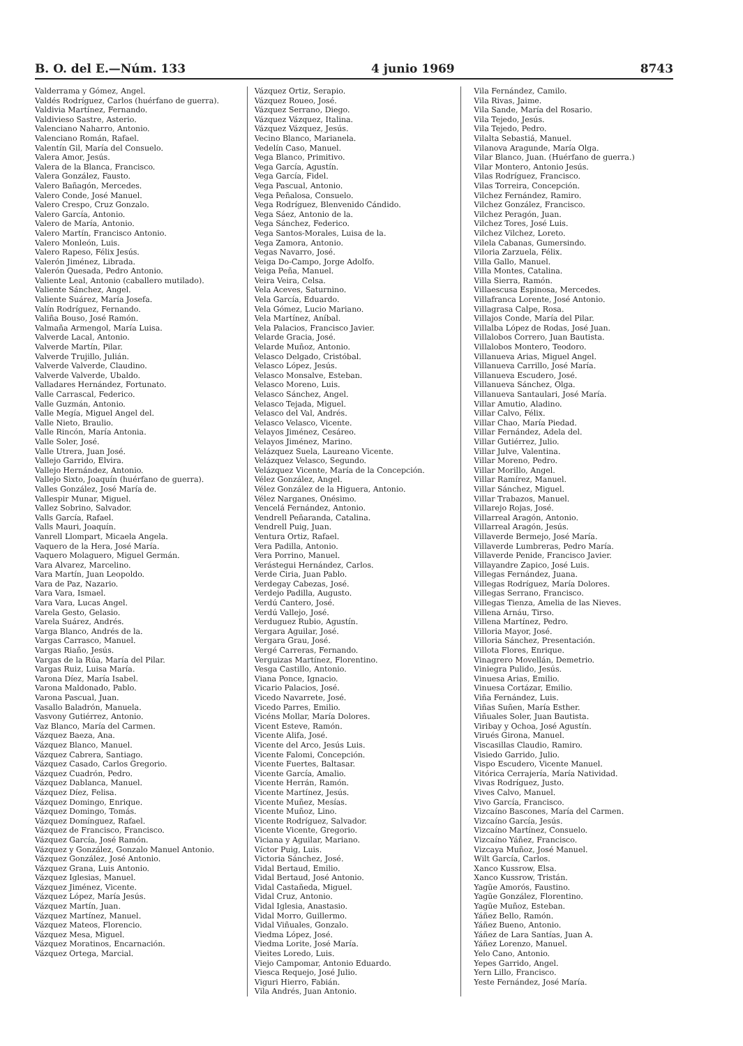B. O. del E.—Núm. 133 4 junio 1969 8743
Valderrama y Gómez, Angel.
Valdés Rodríguez, Carlos (huérfano de guerra).
Valdivia Martínez, Fernando.
Valdivieso Sastre, Asterio.
Valenciano Naharro, Antonio.
Valenciano Román, Rafael.
Valentín Gil, María del Consuelo.
Valera Amor, Jesús.
Valera de la Blanca, Francisco.
Valera González, Fausto.
Valero Bañagón, Mercedes.
Valero Conde, José Manuel.
Valero Crespo, Cruz Gonzalo.
Valero García, Antonio.
Valero de María, Antonio.
Valero Martín, Francisco Antonio.
Valero Monleón, Luis.
Valero Rapeso, Félix Jesús.
Valerón Jiménez, Librada.
Valerón Quesada, Pedro Antonio.
Valiente Leal, Antonio (caballero mutilado).
Valiente Sánchez, Angel.
Valiente Suárez, María Josefa.
Valín Rodríguez, Fernando.
Valiña Bouso, José Ramón.
Valmaña Armengol, María Luisa.
Valverde Lacal, Antonio.
Valverde Martín, Pilar.
Valverde Trujillo, Julián.
Valverde Valverde, Claudino.
Valverde Valverde, Ubaldo.
Valladares Hernández, Fortunato.
Valle Carrascal, Federico.
Valle Guzmán, Antonio.
Valle Megía, Miguel Angel del.
Valle Nieto, Braulio.
Valle Rincón, María Antonia.
Valle Soler, José.
Valle Utrera, Juan José.
Vallejo Garrido, Elvira.
Vallejo Hernández, Antonio.
Vallejo Sixto, Joaquín (huérfano de guerra).
Valles González, José María de.
Vallespir Munar, Miguel.
Vallez Sobrino, Salvador.
Valls García, Rafael.
Valls Mauri, Joaquín.
Vanrell Llompart, Micaela Angela.
Vaquero de la Hera, José María.
Vaquero Molaguero, Miguel Germán.
Vara Alvarez, Marcelino.
Vara Martín, Juan Leopoldo.
Vara de Paz, Nazario.
Vara Vara, Ismael.
Vara Vara, Lucas Angel.
Varela Gesto, Gelasio.
Varela Suárez, Andrés.
Varga Blanco, Andrés de la.
Vargas Carrasco, Manuel.
Vargas Riaño, Jesús.
Vargas de la Rúa, María del Pilar.
Vargas Ruiz, Luisa María.
Varona Díez, María Isabel.
Varona Maldonado, Pablo.
Varona Pascual, Juan.
Vasallo Baladrón, Manuela.
Vasvony Gutiérrez, Antonio.
Vaz Blanco, María del Carmen.
Vázquez Baeza, Ana.
Vázquez Blanco, Manuel.
Vázquez Cabrera, Santiago.
Vázquez Casado, Carlos Gregorio.
Vázquez Cuadrón, Pedro.
Vázquez Dablanca, Manuel.
Vázquez Díez, Felisa.
Vázquez Domingo, Enrique.
Vázquez Domingo, Tomás.
Vázquez Domínguez, Rafael.
Vázquez de Francisco, Francisco.
Vázquez García, José Ramón.
Vázquez y González, Gonzalo Manuel Antonio.
Vázquez González, José Antonio.
Vázquez Grana, Luis Antonio.
Vázquez Iglesias, Manuel.
Vázquez Jiménez, Vicente.
Vázquez López, María Jesús.
Vázquez Martín, Juan.
Vázquez Martínez, Manuel.
Vázquez Mateos, Florencio.
Vázquez Mesa, Miguel.
Vázquez Moratinos, Encarnación.
Vázquez Ortega, Marcial.
Vázquez Ortiz, Serapio.
Vázquez Roueo, José.
Vázquez Serrano, Diego.
Vázquez Vázquez, Italina.
Vázquez Vázquez, Jesús.
Vecino Blanco, Marianela.
Vedelín Caso, Manuel.
Vega Blanco, Primitivo.
Vega García, Agustín.
Vega García, Fidel.
Vega Pascual, Antonio.
Vega Peñalosa, Consuelo.
Vega Rodríguez, Blenvenido Cándido.
Vega Sáez, Antonio de la.
Vega Sánchez, Federico.
Vega Santos-Morales, Luisa de la.
Vega Zamora, Antonio.
Vegas Navarro, José.
Veiga Do-Campo, Jorge Adolfo.
Veiga Peña, Manuel.
Veira Veira, Celsa.
Vela Aceves, Saturnino.
Vela García, Eduardo.
Vela Gómez, Lucio Mariano.
Vela Martínez, Aníbal.
Vela Palacios, Francisco Javier.
Velarde Gracia, José.
Velarde Muñoz, Antonio.
Velasco Delgado, Cristóbal.
Velasco López, Jesús.
Velasco Monsalve, Esteban.
Velasco Moreno, Luis.
Velasco Sánchez, Angel.
Velasco Tejada, Miguel.
Velasco del Val, Andrés.
Velasco Velasco, Vicente.
Velayos Jiménez, Cesáreo.
Velayos Jiménez, Marino.
Velázquez Suela, Laureano Vicente.
Velázquez Velasco, Segundo.
Velázquez Vicente, María de la Concepción.
Vélez González, Angel.
Vélez González de la Higuera, Antonio.
Vélez Narganes, Onésimo.
Vencelá Fernández, Antonio.
Vendrell Peñaranda, Catalina.
Vendrell Puig, Juan.
Ventura Ortiz, Rafael.
Vera Padilla, Antonio.
Vera Porrino, Manuel.
Verástegui Hernández, Carlos.
Verde Ciria, Juan Pablo.
Verdegay Cabezas, José.
Verdejo Padilla, Augusto.
Verdú Cantero, José.
Verdú Vallejo, José.
Verduguez Rubio, Agustín.
Vergara Aguilar, José.
Vergara Grau, José.
Vergé Carreras, Fernando.
Verguizas Martínez, Florentino.
Vesga Castillo, Antonio.
Viana Ponce, Ignacio.
Vicario Palacios, José.
Vicedo Navarrete, José.
Vicedo Parres, Emilio.
Vicéns Mollar, María Dolores.
Vicent Esteve, Ramón.
Vicente Alifa, José.
Vicente del Arco, Jesús Luis.
Vicente Falomi, Concepción.
Vicente Fuertes, Baltasar.
Vicente García, Amalio.
Vicente Herrán, Ramón.
Vicente Martínez, Jesús.
Vicente Muñez, Mesías.
Vicente Muñoz, Lino.
Vicente Rodríguez, Salvador.
Vicente Vicente, Gregorio.
Viciana y Aguilar, Mariano.
Víctor Puig, Luis.
Victoria Sánchez, José.
Vidal Bertaud, Emilio.
Vidal Bertaud, José Antonio.
Vidal Castañeda, Miguel.
Vidal Cruz, Antonio.
Vidal Iglesia, Anastasio.
Vidal Morro, Guillermo.
Vidal Viñuales, Gonzalo.
Viedma López, José.
Viedma Lorite, José María.
Vieites Loredo, Luis.
Viejo Campomar, Antonio Eduardo.
Viesca Requejo, José Julio.
Viguri Hierro, Fabián.
Vila Andrés, Juan Antonio.
Vila Fernández, Camilo.
Vila Rivas, Jaime.
Vila Sande, María del Rosario.
Vila Tejedo, Jesús.
Vila Tejedo, Pedro.
Vilalta Sebastiá, Manuel.
Vilanova Aragunde, María Olga.
Vilar Blanco, Juan. (Huérfano de guerra.)
Vilar Montero, Antonio Jesús.
Vilas Rodríguez, Francisco.
Vilas Torreira, Concepción.
Vilchez Fernández, Ramiro.
Vilchez González, Francisco.
Vilchez Peragón, Juan.
Vilchez Tores, José Luis.
Vilchez Vilchez, Loreto.
Vilela Cabanas, Gumersindo.
Viloria Zarzuela, Félix.
Villa Gallo, Manuel.
Villa Montes, Catalina.
Villa Sierra, Ramón.
Villaescusa Espinosa, Mercedes.
Villafranca Lorente, José Antonio.
Villagrasa Calpe, Rosa.
Villajos Conde, María del Pilar.
Villalba López de Rodas, José Juan.
Villalobos Correro, Juan Bautista.
Villalobos Montero, Teodoro.
Villanueva Arias, Miguel Angel.
Villanueva Carrillo, José María.
Villanueva Escudero, José.
Villanueva Sánchez, Olga.
Villanueva Santaulari, José María.
Villar Amutio, Aladino.
Villar Calvo, Félix.
Villar Chao, María Piedad.
Villar Fernández, Adela del.
Villar Gutiérrez, Julio.
Villar Julve, Valentina.
Villar Moreno, Pedro.
Villar Morillo, Angel.
Villar Ramírez, Manuel.
Villar Sánchez, Miguel.
Villar Trabazos, Manuel.
Villarejo Rojas, José.
Villarreal Aragón, Antonio.
Villarreal Aragón, Jesús.
Villaverde Bermejo, José María.
Villaverde Lumbreras, Pedro María.
Villaverde Penide, Francisco Javier.
Villayandre Zapico, José Luis.
Villegas Fernández, Juana.
Villegas Rodríguez, María Dolores.
Villegas Serrano, Francisco.
Villegas Tienza, Amelia de las Nieves.
Villena Arnáu, Tirso.
Villena Martínez, Pedro.
Villoria Mayor, José.
Villoria Sánchez, Presentación.
Villota Flores, Enrique.
Vinagrero Movellán, Demetrio.
Viniegra Pulido, Jesús.
Vinuesa Arias, Emilio.
Vinuesa Cortázar, Emilio.
Viña Fernández, Luis.
Viñas Suñen, María Esther.
Viñuales Soler, Juan Bautista.
Viribay y Ochoa, José Agustín.
Virués Girona, Manuel.
Viscasillas Claudio, Ramiro.
Visiedo Garrido, Julio.
Vispo Escudero, Vicente Manuel.
Vitórica Cerrajería, María Natividad.
Vivas Rodríguez, Justo.
Vives Calvo, Manuel.
Vivo García, Francisco.
Vizcaíno Bascones, María del Carmen.
Vizcaíno García, Jesús.
Vizcaíno Martínez, Consuelo.
Vizcaíno Yáñez, Francisco.
Vizcaya Muñoz, José Manuel.
Wilt García, Carlos.
Xanco Kussrow, Elsa.
Xanco Kussrow, Tristán.
Yagüe Amorós, Faustino.
Yagüe González, Florentino.
Yagüe Muñoz, Esteban.
Yáñez Bello, Ramón.
Yáñez Bueno, Antonio.
Yáñez de Lara Santías, Juan A.
Yáñez Lorenzo, Manuel.
Yelo Cano, Antonio.
Yepes Garrido, Angel.
Yern Lillo, Francisco.
Yeste Fernández, José María.